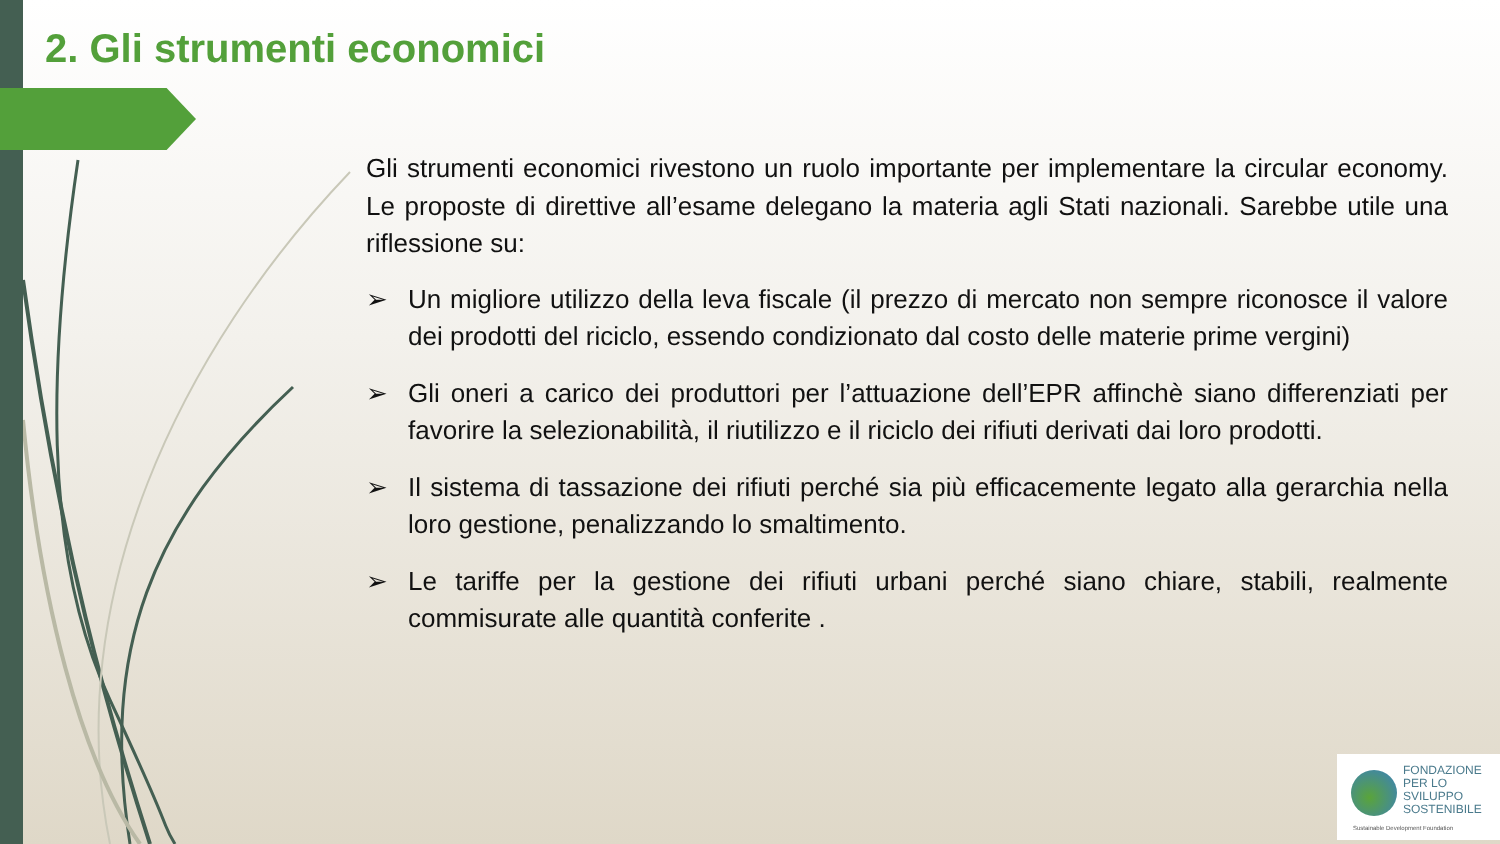2. Gli strumenti economici
Gli strumenti economici rivestono un ruolo importante per implementare la circular economy. Le proposte di direttive all’esame delegano la materia agli Stati nazionali. Sarebbe utile una riflessione su:
➢ Un migliore utilizzo della leva fiscale (il prezzo di mercato non sempre riconosce il valore dei prodotti del riciclo, essendo condizionato dal costo delle materie prime vergini)
➢ Gli oneri a carico dei produttori per l’attuazione dell’EPR affinchè siano differenziati per favorire la selezionabilità, il riutilizzo e il riciclo dei rifiuti derivati dai loro prodotti.
➢ Il sistema di tassazione dei rifiuti perché sia più efficacemente legato alla gerarchia nella loro gestione, penalizzando lo smaltimento.
➢ Le tariffe per la gestione dei rifiuti urbani perché siano chiare, stabili, realmente commisurate alle quantità conferite .
FONDAZIONE
PER LO SVILUPPO
SOSTENIBILE
Sustainable Development Foundation